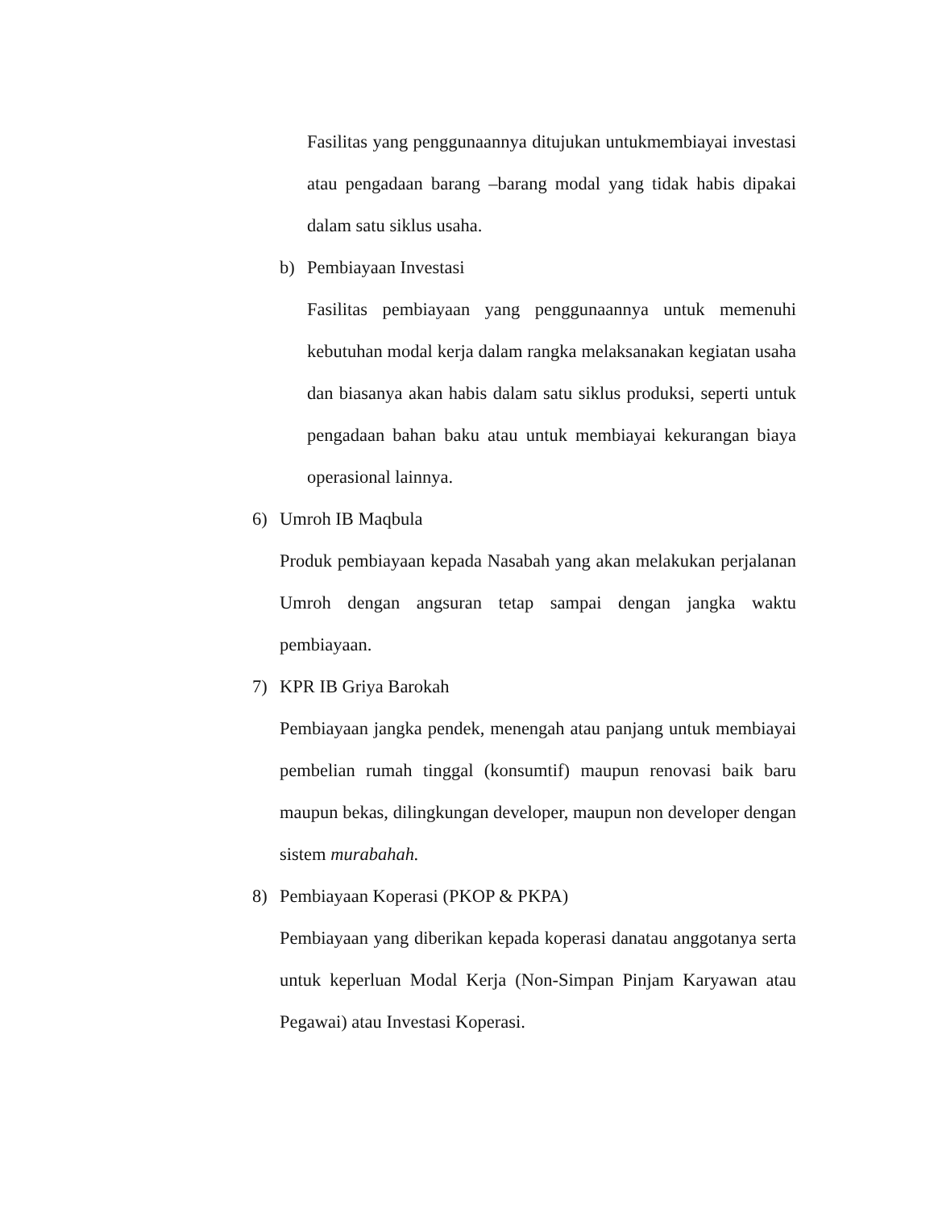Fasilitas yang penggunaannya ditujukan untukmembiayai investasi atau pengadaan barang –barang modal yang tidak habis dipakai dalam satu siklus usaha.
b) Pembiayaan Investasi
Fasilitas pembiayaan yang penggunaannya untuk memenuhi kebutuhan modal kerja dalam rangka melaksanakan kegiatan usaha dan biasanya akan habis dalam satu siklus produksi, seperti untuk pengadaan bahan baku atau untuk membiayai kekurangan biaya operasional lainnya.
6) Umroh IB Maqbula
Produk pembiayaan kepada Nasabah yang akan melakukan perjalanan Umroh dengan angsuran tetap sampai dengan jangka waktu pembiayaan.
7) KPR IB Griya Barokah
Pembiayaan jangka pendek, menengah atau panjang untuk membiayai pembelian rumah tinggal (konsumtif) maupun renovasi baik baru maupun bekas, dilingkungan developer, maupun non developer dengan sistem murabahah.
8) Pembiayaan Koperasi (PKOP & PKPA)
Pembiayaan yang diberikan kepada koperasi danatau anggotanya serta untuk keperluan Modal Kerja (Non-Simpan Pinjam Karyawan atau Pegawai) atau Investasi Koperasi.